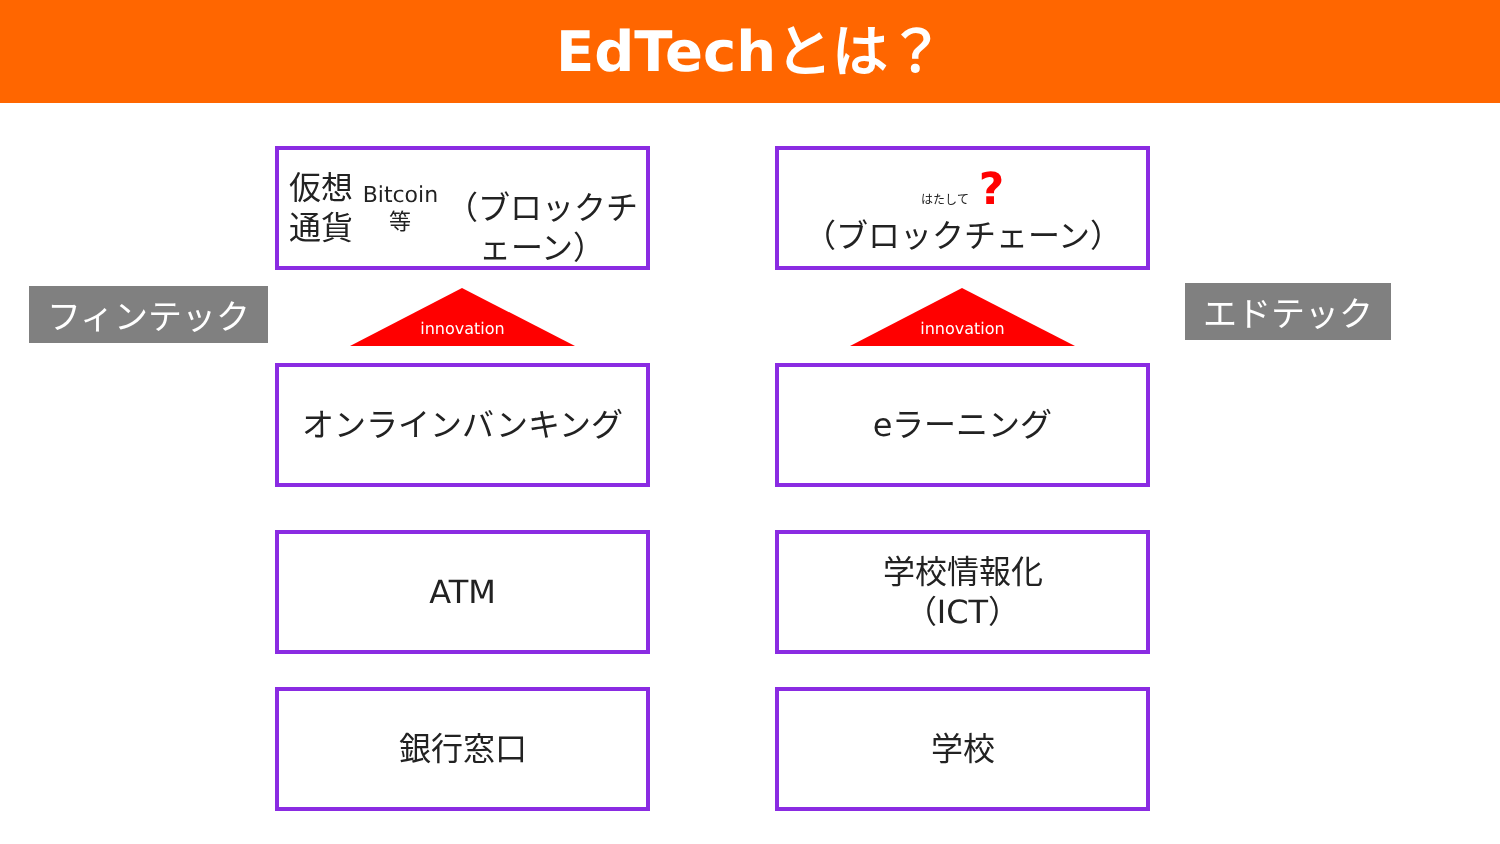EdTechとは？
フィンテック
仮想通貨 Bitcoin等
（ブロックチェーン）
innovation
オンラインバンキング
ATM
銀行窓口
はたして ?
（ブロックチェーン）
innovation
eラーニング
学校情報化
（ICT）
学校
エドテック